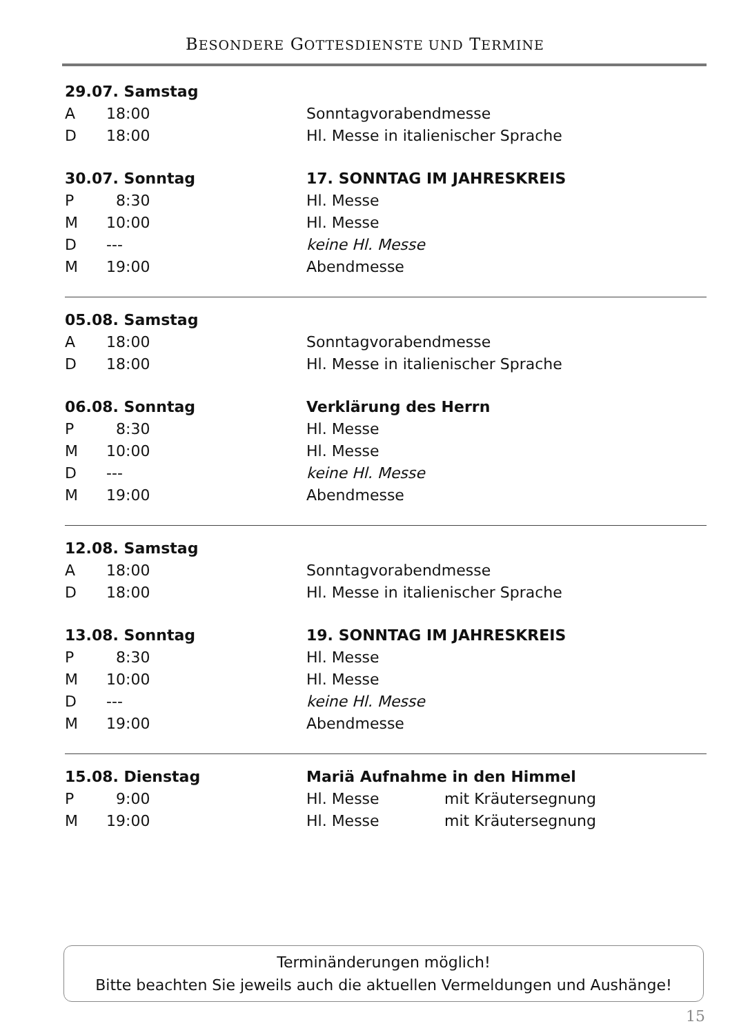BESONDERE GOTTESDIENSTE UND TERMINE
| 29.07. Samstag | | |
| A | 18:00 | Sonntagvorabendmesse |
| D | 18:00 | Hl. Messe in italienischer Sprache |
| 30.07. Sonntag | | 17. SONNTAG IM JAHRESKREIS |
| P | 8:30 | Hl. Messe |
| M | 10:00 | Hl. Messe |
| D | --- | keine Hl. Messe |
| M | 19:00 | Abendmesse |
| 05.08. Samstag | | |
| A | 18:00 | Sonntagvorabendmesse |
| D | 18:00 | Hl. Messe in italienischer Sprache |
| 06.08. Sonntag | | Verklärung des Herrn |
| P | 8:30 | Hl. Messe |
| M | 10:00 | Hl. Messe |
| D | --- | keine Hl. Messe |
| M | 19:00 | Abendmesse |
| 12.08. Samstag | | |
| A | 18:00 | Sonntagvorabendmesse |
| D | 18:00 | Hl. Messe in italienischer Sprache |
| 13.08. Sonntag | | 19. SONNTAG IM JAHRESKREIS |
| P | 8:30 | Hl. Messe |
| M | 10:00 | Hl. Messe |
| D | --- | keine Hl. Messe |
| M | 19:00 | Abendmesse |
| 15.08. Dienstag | | Mariä Aufnahme in den Himmel | |
| P | 9:00 | Hl. Messe | mit Kräutersegnung |
| M | 19:00 | Hl. Messe | mit Kräutersegnung |
Terminänderungen möglich!
Bitte beachten Sie jeweils auch die aktuellen Vermeldungen und Aushänge!
15